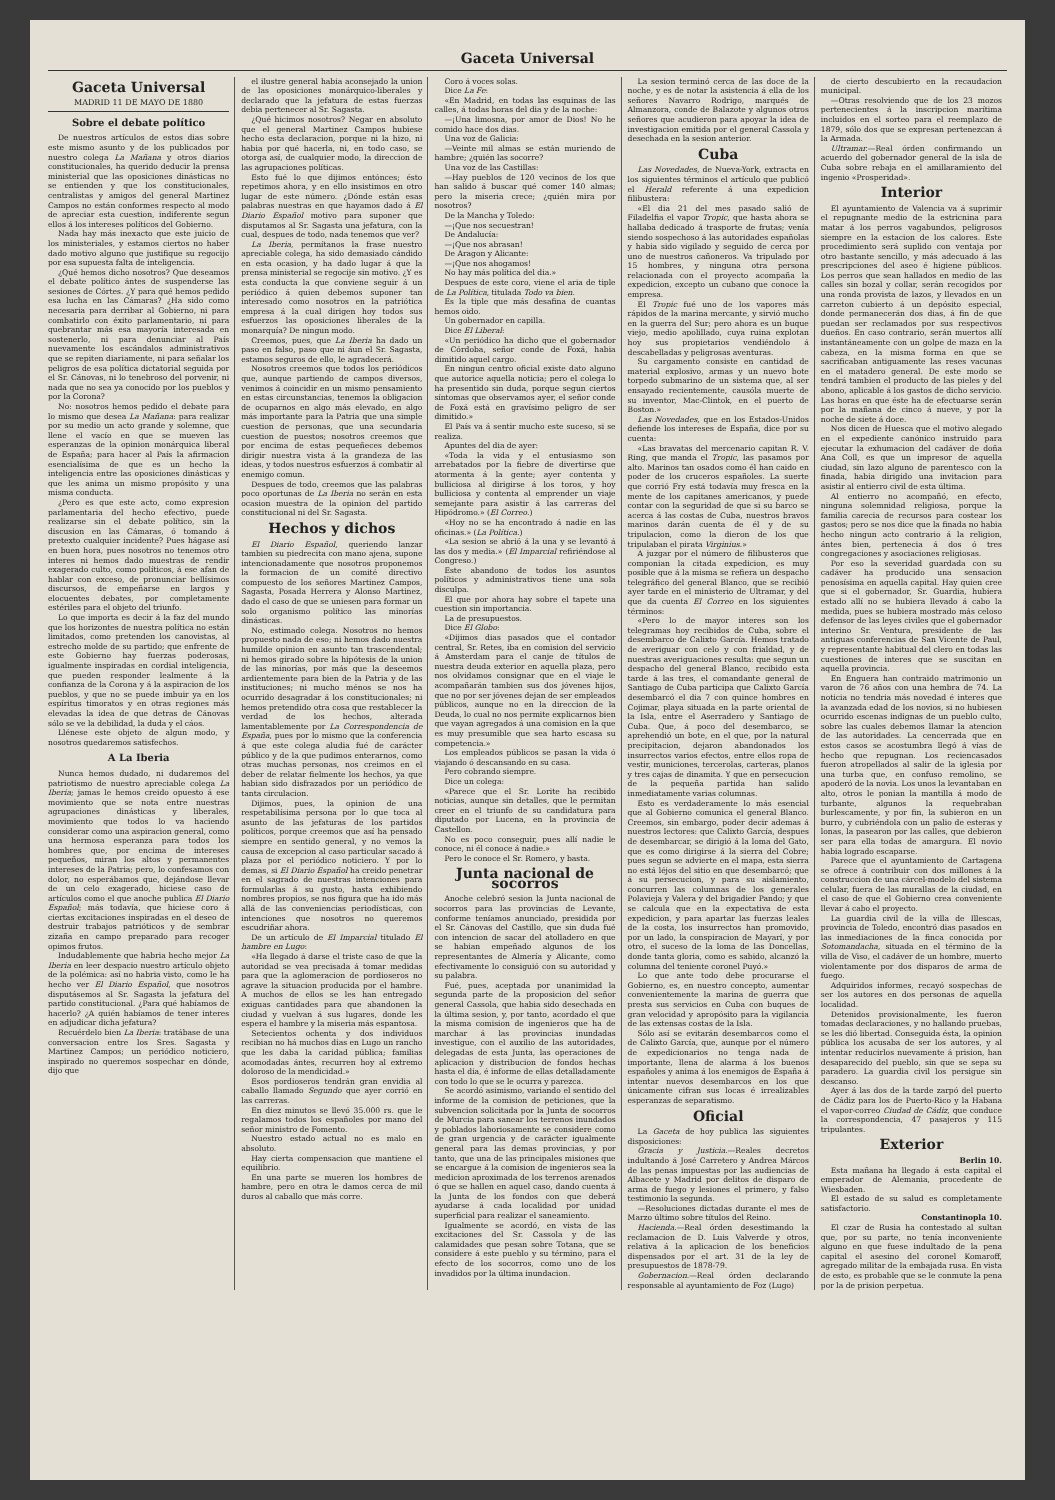Gaceta Universal
Gaceta Universal
MADRID 11 DE MAYO DE 1880
Sobre el debate político
De nuestros artículos de estos dias sobre este mismo asunto y de los publicados por nuestro colega La Mañana y otros diarios constitucionales, ha querido deducir la prensa ministerial que las oposiciones dinásticas no se entienden y que los constitucionales, centralistas y amigos del general Martinez Campos no están conformes respecto al modo de apreciar esta cuestion, indiferente segun ellos á los intereses políticos del Gobierno.
Nada hay más inexacto que este juicio de los ministeriales, y estamos ciertos no haber dado motivo alguno que justifique su regocijo por esa supuesta falta de inteligencia.
¿Qué hemos dicho nosotros? Que deseamos el debate político ántes de suspenderse las sesiones de Córtes. ¿Y para qué hemos pedido esa lucha en las Cámaras? ¿Ha sido como necesaria para derribar al Gobierno, ni para combatirlo con éxito parlamentario, ni para quebrantar más esa mayoría interesada en sostenerlo, ni para denunciar al País nuevamente los escándalos administrativos que se repiten diariamente, ni para señalar los peligros de esa política dictatorial seguida por el Sr. Cánovas, ni lo tenebroso del porvenir, ni nada que no sea ya conocido por los pueblos y por la Corona?
No: nosotros hemos pedido el debate para lo mismo que desea La Mañana: para realizar por su medio un acto grande y solemne, que llene el vacío en que se mueven las esperanzas de la opinion monárquica liberal de España; para hacer al País la afirmacion esencialísima de que es un hecho la inteligencia entre las oposiciones dinásticas y que les anima un mismo propósito y una misma conducta.
¿Pero es que este acto, como expresion parlamentaria del hecho efectivo, puede realizarse sin el debate político, sin la discusion en las Cámaras, ó tomando á pretexto cualquier incidente? Pues hágase así en buen hora, pues nosotros no tenemos otro interes ni hemos dado muestras de rendir exagerado culto, como políticos, á ese afan de hablar con exceso, de pronunciar bellísimos discursos, de empeñarse en largos y elocuentes debates, por completamente estériles para el objeto del triunfo.
Lo que importa es decir á la faz del mundo que los horizontes de nuestra política no están limitados, como pretenden los canovistas, al estrecho molde de su partido; que enfrente de este Gobierno hay fuerzas poderosas, igualmente inspiradas en cordial inteligencia, que pueden responder lealmente á la confianza de la Corona y á la aspiracion de los pueblos, y que no se puede imbuir ya en los espíritus timoratos y en otras regiones más elevadas la idea de que detras de Cánovas sólo se ve la debilidad, la duda y el cáos.
Llénese este objeto de algun modo, y nosotros quedaremos satisfechos.
A La Iberia
Nunca hemos dudado, ni dudaremos del patriotismo de nuestro apreciable colega La Iberia; jamas le hemos creido opuesto á ese movimiento que se nota entre nuestras agrupaciones dinásticas y liberales, movimiento que todos lo va haciendo considerar como una aspiracion general, como una hermosa esperanza para todos los hombres que, por encima de intereses pequeños, miran los altos y permanentes intereses de la Patria; pero, lo confesamos con dolor, no esperábamos que, dejándose llevar de un celo exagerado, hiciese caso de artículos como el que anoche publica El Diario Español; más todavía, que hiciese coro á ciertas excitaciones inspiradas en el deseo de destruir trabajos patrióticos y de sembrar zizaña en campo preparado para recoger opimos frutos.
Indudablemente que habria hecho mejor La Iberia en leer despacio nuestro artículo objeto de la polémica: así no habria visto, como le ha hecho ver El Diario Español, que nosotros disputásemos al Sr. Sagasta la jefatura del partido constitucional. ¿Para qué habíamos de hacerlo? ¿A quién habíamos de tener interes en adjudicar dicha jefatura?
Recuérdelo bien La Iberia: tratábase de una conversacion entre los Sres. Sagasta y Martinez Campos; un periódico noticiero, inspirado no queremos sospechar en dónde, dijo que
el ilustre general habia aconsejado la union de las oposiciones monárquico-liberales y declarado que la jefatura de estas fuerzas debia pertenecer al Sr. Sagasta.
¿Qué hicimos nosotros? Negar en absoluto que el general Martinez Campos hubiese hecho esta declaracion, porque ni la hizo, ni habia por qué hacerla, ni, en todo caso, se otorga así, de cualquier modo, la direccion de las agrupaciones políticas.
Esto fué lo que dijimos entónces; ésto repetimos ahora, y en ello insistimos en otro lugar de este número. ¿Dónde están esas palabras nuestras en que hayamos dado á El Diario Español motivo para suponer que disputamos al Sr. Sagasta una jefatura, con la cual, despues de todo, nada tenemos que ver?
La Iberia, permítanos la frase nuestro apreciable colega, ha sido demasiado cándido en esta ocasion, y ha dado lugar á que la prensa ministerial se regocije sin motivo. ¿Y es esta conducta la que conviene seguir á un periódico á quien debemos suponer tan interesado como nosotros en la patriótica empresa á la cual dirigen hoy todos sus esfuerzos las oposiciones liberales de la monarquía? De ningun modo.
Creemos, pues, que La Iberia ha dado un paso en falso, paso que ni áun el Sr. Sagasta, estamos seguros de ello, le agradecerá.
Nosotros creemos que todos los periódicos que, aunque partiendo de campos diversos, venimos á coincidir en un mismo pensamiento en estas circunstancias, tenemos la obligacion de ocuparnos en algo más elevado, en algo más importante para la Patria que una simple cuestion de personas, que una secundaria cuestion de puestos; nosotros creemos que por encima de estas pequeñeces debemos dirigir nuestra vista á la grandeza de las ideas, y todos nuestros esfuerzos á combatir al enemigo comun.
Despues de todo, creemos que las palabras poco oportunas de La Iberia no serán en esta ocasion muestra de la opinion del partido constitucional ni del Sr. Sagasta.
Hechos y dichos
El Diario Español, queriendo lanzar tambien su piedrecita con mano ajena, supone intencionadamente que nosotros proponemos la formacion de un comité directivo compuesto de los señores Martinez Campos, Sagasta, Posada Herrera y Alonso Martinez, dado el caso de que se uniesen para formar un solo organismo político las minorías dinásticas.
No, estimado colega. Nosotros no hemos propuesto nada de eso; ni hemos dado nuestra humilde opinion en asunto tan trascendental; ni hemos girado sobre la hipótesis de la union de las minorías, por más que la deseemos ardientemente para bien de la Patria y de las instituciones; ni mucho ménos se nos ha ocurrido desagradar á los constitucionales; ni hemos pretendido otra cosa que restablecer la verdad de los hechos, alterada lamentablemente por La Correspondencia de España, pues por lo mismo que la conferencia á que este colega aludia fué de carácter público y de la que pudimos enterarnos, como otras muchas personas, nos creimos en el deber de relatar fielmente los hechos, ya que habian sido disfrazados por un periódico de tanta circulacion.
Dijimos, pues, la opinion de una respetabilísima persona por lo que toca al asunto de las jefaturas de los partidos políticos, porque creemos que así ha pensado siempre en sentido general, y no vemos la causa de excepcion al caso particular sacado á plaza por el periódico noticiero. Y por lo demas, si El Diario Español ha creido penetrar en el sagrado de nuestras intenciones para formularlas á su gusto, hasta exhibiendo nombres propios, se nos figura que ha ido más allá de las conveniencias periodísticas, con intenciones que nosotros no queremos escudriñar ahora.
De un artículo de El Imparcial titulado El hambre en Lugo:
«Ha llegado á darse el triste caso de que la autoridad se vea precisada á tomar medidas para que la aglomeracion de pordioseros no agrave la situacion producida por el hambre. A muchos de ellos se les han entregado exiguas cantidades para que abandonen la ciudad y vuelvan á sus lugares, donde les espera el hambre y la miseria más espantosa.
Setecientos ochenta y dos individuos recibian no há muchos dias en Lugo un rancho que les daba la caridad pública; familias acomodadas ántes, recurren hoy al extremo doloroso de la mendicidad.»
Esos pordioseros tendrán gran envidia al caballo llamado Segundo que ayer corrió en las carreras.
En diez minutos se llevó 35.000 rs. que le regalamos todos los españoles por mano del señor ministro de Fomento.
Nuestro estado actual no es malo en absoluto.
Hay cierta compensacion que mantiene el equilibrio.
En una parte se mueren los hombres de hambre, pero en otra le damos cerca de mil duros al caballo que más corre.
Coro á voces solas.
Dice La Fe:
«En Madrid, en todas las esquinas de las calles, á todas horas del dia y de la noche:
—¡Una limosna, por amor de Dios! No he comido hace dos dias.
Una voz de Galicia:
—Veinte mil almas se están muriendo de hambre; ¿quién las socorre?
Una voz de las Castillas:
—Hay pueblos de 120 vecinos de los que han salido á buscar qué comer 140 almas; pero la miseria crece; ¿quién mira por nosotros?
De la Mancha y Toledo:
—¡Que nos secuestran!
De Andalucía:
—¡Que nos abrasan!
De Aragon y Alicante:
—¡Que nos ahogamos!
No hay más política del dia.»
Despues de este coro, viene el aria de tiple de La Política, titulada Todo va bien.
Es la tiple que más desafina de cuantas hemos oido.
Un gobernador en capilla.
Dice El Liberal:
«Un periódico ha dicho que el gobernador de Córdoba, señor conde de Foxá, habia dimitido aquel cargo.
En ningun centro oficial existe dato alguno que autorice aquella noticia; pero el colega lo ha presentido sin duda, porque segun ciertos síntomas que observamos ayer, el señor conde de Foxá está en gravísimo peligro de ser dimitido.»
El País va á sentir mucho este suceso, si se realiza.
Apuntes del dia de ayer:
«Toda la vida y el entusiasmo son arrebatados por la fiebre de divertirse que atormenta á la gente; ayer contenta y bulliciosa al dirigirse á los toros, y hoy bulliciosa y contenta al emprender un viaje semejante para asistir á las carreras del Hipódromo.» (El Correo.)
«Hoy no se ha encontrado á nadie en las oficinas.» (La Política.)
«La sesion se abrió á la una y se levantó á las dos y media.» (El Imparcial refiriéndose al Congreso.)
Este abandono de todos los asuntos políticos y administrativos tiene una sola disculpa.
El que por ahora hay sobre el tapete una cuestion sin importancia.
La de presupuestos.
Dice El Globo:
«Dijimos dias pasados que el contador central, Sr. Retes, iba en comision del servicio á Amsterdam para el canje de títulos de nuestra deuda exterior en aquella plaza, pero nos olvidamos consignar que en el viaje le acompañarán tambien sus dos jóvenes hijos, que no por ser jóvenes dejan de ser empleados públicos, aunque no en la direccion de la Deuda, lo cual no nos permite explicarnos bien que vayan agregados á una comision en la que es muy presumible que sea harto escasa su competencia.»
Los empleados públicos se pasan la vida ó viajando ó descansando en su casa.
Pero cobrando siempre.
Dice un colega:
«Parece que el Sr. Lorite ha recibido noticias, aunque sin detalles, que le permitan creer en el triunfo de su candidatura para diputado por Lucena, en la provincia de Castellon.
No es poco conseguir, pues allí nadie le conoce, ni él conoce á nadie.»
Pero le conoce el Sr. Romero, y basta.
Junta nacional de socorros
Anoche celebró sesion la Junta nacional de socorros para las provincias de Levante, conforme teníamos anunciado, presidida por el Sr. Cánovas del Castillo, que sin duda fué con intencion de sacar del atolladero en que se habian empeñado algunos de los representantes de Almería y Alicante, como efectivamente lo consiguió con su autoridad y su palabra.
Fué, pues, aceptada por unanimidad la segunda parte de la proposicion del señor general Cassola, que habia sido desechada en la última sesion, y, por tanto, acordado el que la misma comision de ingenieros que ha de marchar á las provincias inundadas investigue, con el auxilio de las autoridades, delegadas de esta Junta, las operaciones de aplicacion y distribucion de fondos hechas hasta el dia, é informe de ellas detalladamente con todo lo que se le ocurra y parezca.
Se acordó asimismo, variando el sentido del informe de la comision de peticiones, que la subvencion solicitada por la Junta de socorros de Murcia para sanear los terrenos inundados y poblados laboriosamente se considere como de gran urgencia y de carácter igualmente general para las demas provincias, y por tanto, que una de las principales misiones que se encargue á la comision de ingenieros sea la medicion aproximada de los terrenos arenados ó que se hallen en aquel caso, dando cuenta á la Junta de los fondos con que deberá ayudarse á cada localidad por unidad superficial para realizar el saneamiento.
Igualmente se acordó, en vista de las excitaciones del Sr. Cassola y de las calamidades que pesan sobre Totana, que se considere á este pueblo y su término, para el efecto de los socorros, como uno de los invadidos por la última inundacion.
La sesion terminó cerca de las doce de la noche, y es de notar la asistencia á ella de los señores Navarro Rodrigo, marqués de Almanzora, conde de Balazote y algunos otros señores que acudieron para apoyar la idea de investigacion emitida por el general Cassola y desechada en la sesion anterior.
Cuba
Las Novedades, de Nueva-York, extracta en los siguientes términos el artículo que publicó el Herald referente á una expedicion filibustera:
«El dia 21 del mes pasado salió de Filadelfia el vapor Tropic, que hasta ahora se hallaba dedicado á trasporte de frutas; venía siendo sospechoso á las autoridades españolas y habia sido vigilado y seguido de cerca por uno de nuestros cañoneros. Va tripulado por 15 hombres, y ninguna otra persona relacionada con el proyecto acompaña la expedicion, excepto un cubano que conoce la empresa.
El Tropic fué uno de los vapores más rápidos de la marina mercante, y sirvió mucho en la guerra del Sur; pero ahora es un buque viejo, medio apolillado, cuya ruina explotan hoy sus propietarios vendiéndolo á descabelladas y peligrosas aventuras.
Su cargamento consiste en cantidad de material explosivo, armas y un nuevo bote torpedo submarino de un sistema que, al ser ensayado recientemente, causóla muerte de su inventor, Mac-Clintok, en el puerto de Boston.»
Las Novedades, que en los Estados-Unidos defiende los intereses de España, dice por su cuenta:
«Las bravatas del mercenario capitan R. V. Ring, que manda el Tropic, las pasamos por alto. Marinos tan osados como él han caido en poder de los cruceros españoles. La suerte que corrió Fry está todavía muy fresca en la mente de los capitanes americanos, y puede contar con la seguridad de que si su barco se acerca á las costas de Cuba, nuestros bravos marinos darán cuenta de él y de su tripulacion, como la dieron de los que tripulaban el pirata Virginius.»
A juzgar por el número de filibusteros que componian la citada expedicion, es muy posible que á la misma se refiera un despacho telegráfico del general Blanco, que se recibió ayer tarde en el ministerio de Ultramar, y del que da cuenta El Correo en los siguientes términos:
«Pero lo de mayor interes son los telegramas hoy recibidos de Cuba, sobre el desembarco de Calixto García. Hemos tratado de averiguar con celo y con frialdad, y de nuestras averiguaciones resulta: que segun un despacho del general Blanco, recibido esta tarde á las tres, el comandante general de Santiago de Cuba participa que Calixto García desembarcó el dia 7 con quince hombres en Cojimar, playa situada en la parte oriental de la Isla, entre el Aserradero y Santiago de Cuba. Que, á poco del desembarco, se aprehendió un bote, en el que, por la natural precipitacion, dejaron abandonados los insurrectos varios efectos, entre ellos ropa de vestir, municiones, tercerolas, carteras, planos y tres cajas de dinamita. Y que en persecucion de la pequeña partida han salido inmediatamente varias columnas.
Esto es verdaderamente lo más esencial que al Gobierno comunica el general Blanco. Creemos, sin embargo, poder decir ademas á nuestros lectores: que Calixto García, despues de desembarcar, se dirigió á la loma del Gato, que es como dirigirse á la sierra del Cobre; pues segun se advierte en el mapa, esta sierra no está léjos del sitio en que desembarcó; que á su persecucion, y para su aislamiento, concurren las columnas de los generales Polavieja y Valera y del brigadier Pando; y que se calcula que en la expectativa de esta expedicion, y para apartar las fuerzas leales de la costa, los insurrectos han promovido, por un lado, la conspiracion de Mayarí, y por otro, el suceso de la loma de las Doncellas, donde tanta gloria, como es sabido, alcanzó la columna del teniente coronel Puyó.»
Lo que ante todo debe procurarse el Gobierno, es, en nuestro concepto, aumentar convenientemente la marina de guerra que presta sus servicios en Cuba con buques de gran velocidad y apropósito para la vigilancia de las extensas costas de la Isla.
Sólo así se evitarán desembarcos como el de Calixto García, que, aunque por el número de expedicionarios no tenga nada de importante, llena de alarma á los buenos españoles y anima á los enemigos de España á intentar nuevos desembarcos en los que únicamente cifran sus locas é irrealizables esperanzas de separatismo.
Oficial
La Gaceta de hoy publica las siguientes disposiciones:
Gracia y Justicia.—Reales decretos indultando á José Carretero y Andrea Márcos de las penas impuestas por las audiencias de Albacete y Madrid por delitos de disparo de arma de fuego y lesiones el primero, y falso testimonio la segunda.
—Resoluciones dictadas durante el mes de Marzo último sobre títulos del Reino.
Hacienda.—Real órden desestimando la reclamacion de D. Luis Valverde y otros, relativa á la aplicacion de los beneficios dispensados por el art. 31 de la ley de presupuestos de 1878-79.
Gobernacion.—Real órden declarando responsable al ayuntamiento de Foz (Lugo)
de cierto descubierto en la recaudacion municipal.
—Otras resolviendo que de los 23 mozos pertenecientes á la inscripcion marítima incluidos en el sorteo para el reemplazo de 1879, sólo dos que se expresan pertenezcan á la Armada.
Ultramar.—Real órden confirmando un acuerdo del gobernador general de la isla de Cuba sobre rebaja en el amillaramiento del ingenio «Prosperidad».
Interior
El ayuntamiento de Valencia va á suprimir el repugnante medio de la estricnina para matar á los perros vagabundos, peligrosos siempre en la estacion de los calores. Este procedimiento será suplido con ventaja por otro bastante sencillo, y más adecuado á las prescripciones del aseo é higiene públicos. Los perros que sean hallados en medio de las calles sin bozal y collar, serán recogidos por una ronda provista de lazos, y llevados en un carreton cubierto á un depósito especial, donde permanecerán dos dias, á fin de que puedan ser reclamados por sus respectivos dueños. En caso contrario, serán muertos allí instantáneamente con un golpe de maza en la cabeza, en la misma forma en que se sacrificaban antiguamente las reses vacunas en el matadero general. De este modo se tendrá tambien el producto de las pieles y del abono, aplicable á los gastos de dicho servicio. Las horas en que éste ha de efectuarse serán por la mañana de cinco á nueve, y por la noche de siete á doce.
Nos dicen de Huesca que el motivo alegado en el expediente canónico instruido para ejecutar la exhumacion del cadáver de doña Ana Coll, es que un impresor de aquella ciudad, sin lazo alguno de parentesco con la finada, habia dirigido una invitacion para asistir al entierro civil de esta última.
Al entierro no acompañó, en efecto, ninguna solemnidad religiosa, porque la familia carecia de recursos para costear los gastos; pero se nos dice que la finada no habia hecho ningun acto contrario á la religion, ántes bien, pertenecia á dos ó tres congregaciones y asociaciones religiosas.
Por eso la severidad guardada con su cadáver ha producido una sensacion penosísima en aquella capital. Hay quien cree que si el gobernador, Sr. Guardia, hubiera estado allí no se hubiera llevado á cabo la medida, pues se hubiera mostrado más celoso defensor de las leyes civiles que el gobernador interino Sr. Ventura, presidente de las antiguas conferencias de San Vicente de Paul, y representante habitual del clero en todas las cuestiones de interes que se suscitan en aquella provincia.
En Enguera han contraido matrimonio un varon de 76 años con una hembra de 74. La noticia no tendria más novedad é interes que la avanzada edad de los novios, si no hubiesen ocurrido escenas indignas de un pueblo culto, sobre las cuales debemos llamar la atencion de las autoridades. La cencerrada que en estos casos se acostumbra llegó á vías de hecho que repugnan. Los reciencasados fueron atropellados al salir de la iglesia por una turba que, en confuso remolino, se apoderó de la novia. Los unos la levantaban en alto, otros le ponian la mantilla á modo de turbante, algunos la requebraban burlescamente, y por fin, la subieron en un burro, y cubriéndola con un palio de esteras y lonas, la pasearon por las calles, que debieron ser para ella todas de amargura. El novio habia logrado escaparse.
Parece que el ayuntamiento de Cartagena se ofrece á contribuir con dos millones á la construccion de una cárcel-modelo del sistema celular, fuera de las murallas de la ciudad, en el caso de que el Gobierno crea conveniente llevar á cabo el proyecto.
La guardia civil de la villa de Illescas, provincia de Toledo, encontró dias pasados en las inmediaciones de la finca conocida por Sotomandacha, situada en el término de la villa de Viso, el cadáver de un hombre, muerto violentamente por dos disparos de arma de fuego.
Adquiridos informes, recayó sospechas de ser los autores en dos personas de aquella localidad.
Detenidos provisionalmente, les fueron tomadas declaraciones, y no hallando pruebas, se les dió libertad. Conseguida ésta, la opinion pública los acusaba de ser los autores, y al intentar reducirlos nuevamente á prision, han desaparecido del pueblo, sin que se sepa su paradero. La guardia civil los persigue sin descanso.
Ayer á las dos de la tarde zarpó del puerto de Cádiz para los de Puerto-Rico y la Habana el vapor-correo Ciudad de Cádiz, que conduce la correspondencia, 47 pasajeros y 115 tripulantes.
Exterior
Berlin 10.
Esta mañana ha llegado á esta capital el emperador de Alemania, procedente de Wiesbaden.
El estado de su salud es completamente satisfactorio.
Constantinopla 10.
El czar de Rusia ha contestado al sultan que, por su parte, no tenía inconveniente alguno en que fuese indultado de la pena capital el asesino del coronel Komaroff, agregado militar de la embajada rusa. En vista de esto, es probable que se le conmute la pena por la de prision perpetua.